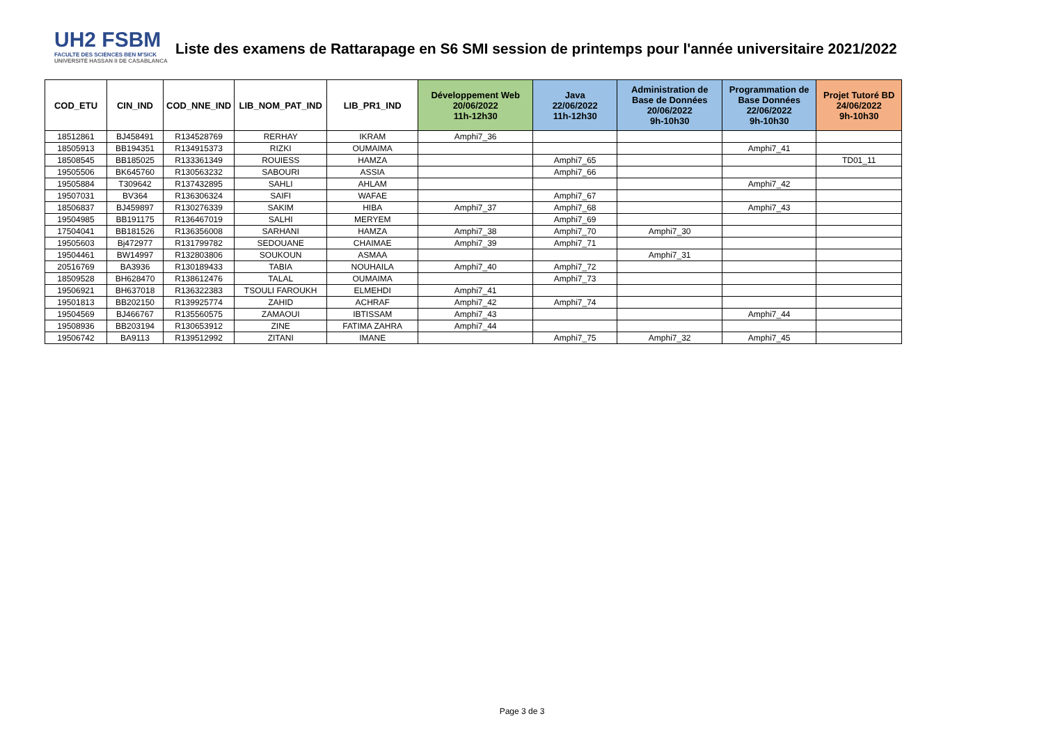UH2 FSBM
FACULTE DES SCIENCES BEN M'SICK
UNIVERSITÉ HASSAN II DE CASABLANCA
Liste des examens de Rattarapage en S6 SMI session de printemps pour l'année universitaire 2021/2022
| COD_ETU | CIN_IND | COD_NNE_IND | LIB_NOM_PAT_IND | LIB_PR1_IND | Développement Web 20/06/2022 11h-12h30 | Java 22/06/2022 11h-12h30 | Administration de Base de Données 20/06/2022 9h-10h30 | Programmation de Base Données 22/06/2022 9h-10h30 | Projet Tutoré BD 24/06/2022 9h-10h30 |
| --- | --- | --- | --- | --- | --- | --- | --- | --- | --- |
| 18512861 | BJ458491 | R134528769 | RERHAY | IKRAM | Amphi7_36 | | | | |
| 18505913 | BB194351 | R134915373 | RIZKI | OUMAIMA | | | | Amphi7_41 | |
| 18508545 | BB185025 | R133361349 | ROUIESS | HAMZA | | Amphi7_65 | | | TD01_11 |
| 19505506 | BK645760 | R130563232 | SABOURI | ASSIA | | Amphi7_66 | | | |
| 19505884 | T309642 | R137432895 | SAHLI | AHLAM | | | | Amphi7_42 | |
| 19507031 | BV364 | R136306324 | SAIFI | WAFAE | | Amphi7_67 | | | |
| 18506837 | BJ459897 | R130276339 | SAKIM | HIBA | Amphi7_37 | Amphi7_68 | | Amphi7_43 | |
| 19504985 | BB191175 | R136467019 | SALHI | MERYEM | | Amphi7_69 | | | |
| 17504041 | BB181526 | R136356008 | SARHANI | HAMZA | Amphi7_38 | Amphi7_70 | Amphi7_30 | | |
| 19505603 | Bj472977 | R131799782 | SEDOUANE | CHAIMAE | Amphi7_39 | Amphi7_71 | | | |
| 19504461 | BW14997 | R132803806 | SOUKOUN | ASMAA | | | Amphi7_31 | | |
| 20516769 | BA3936 | R130189433 | TABIA | NOUHAILA | Amphi7_40 | Amphi7_72 | | | |
| 18509528 | BH628470 | R138612476 | TALAL | OUMAIMA | | Amphi7_73 | | | |
| 19506921 | BH637018 | R136322383 | TSOULI FAROUKH | ELMEHDI | Amphi7_41 | | | | |
| 19501813 | BB202150 | R139925774 | ZAHID | ACHRAF | Amphi7_42 | Amphi7_74 | | | |
| 19504569 | BJ466767 | R135560575 | ZAMAOUI | IBTISSAM | Amphi7_43 | | | Amphi7_44 | |
| 19508936 | BB203194 | R130653912 | ZINE | FATIMA ZAHRA | Amphi7_44 | | | | |
| 19506742 | BA9113 | R139512992 | ZITANI | IMANE | | Amphi7_75 | Amphi7_32 | Amphi7_45 | |
Page 3 de 3